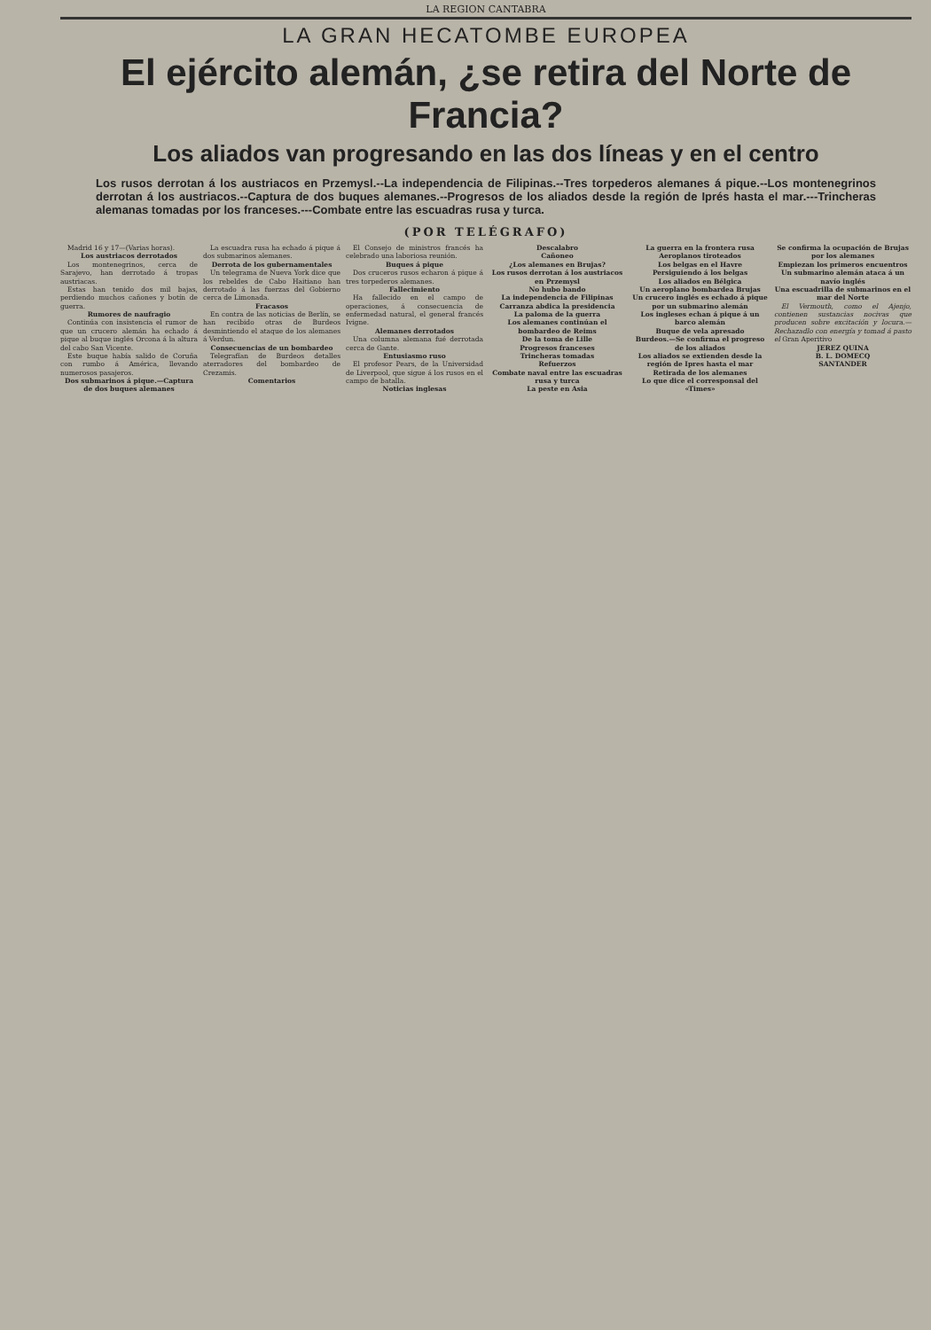LA REGION CANTABRA
LA GRAN HECATOMBE EUROPEA
El ejército alemán, ¿se retira del Norte de Francia?
Los aliados van progresando en las dos líneas y en el centro
Los rusos derrotan á los austriacos en Przemysl.--La independencia de Filipinas.--Tres torpederos alemanes á pique.--Los montenegrinos derrotan á los austriacos.--Captura de dos buques alemanes.--Progresos de los aliados desde la región de Iprés hasta el mar.---Trincheras alemanas tomadas por los franceses.---Combate entre las escuadras rusa y turca.
(POR TELÉGRAFO)
Madrid 16 y 17—(Varias horas).
Los austriacos derrotados
Los montenegrinos, cerca de Sarajevo, han derrotado á tropas austriacas.
Estas han tenido dos mil bajas, perdiendo muchos cañones y botín de guerra.
Rumores de naufragio
Continúa con insistencia el rumor de que un crucero alemán ha echado á pique al buque inglés Orcona á la altura del cabo San Vicente.
Este buque había salido de Coruña con rumbo á América, llevando numerosos pasajeros.
Dos submarinos á pique.—Captura de dos buques alemanes
La escuadra rusa ha echado á pique á dos submarinos alemanes.
Derrota de los gubernamentales
Un telegrama de Nueva York dice que los rebeldes de Cabo Haitiano han derrotado á las fuerzas del Gobierno cerca de Limonada.
Fracasos
En contra de las noticias de Berlín, se han recibido otras de Burdeos desmintiendo el ataque de los alemanes á Verdun.
Consecuencias de un bombardeo
Telegrafían de Burdeos detalles aterradores del bombardeo de Crezamis.
Comentarios
El Consejo de ministros francés ha celebrado una laboriosa reunión.
Buques á pique
Dos cruceros rusos echaron á pique á tres torpederos alemanes.
Fallecimiento
Ha fallecido en el campo de operaciones, á consecuencia de enfermedad natural, el general francés Ivigne.
Alemanes derrotados
Una columna alemana fué derrotada cerca de Gante.
Entusiasmo ruso
El profesor Pears, de la Universidad de Liverpool, que sigue á los rusos en el campo de batalla.
Noticias inglesas
Descalabro
Cañoneo
¿Los alemanes en Brujas?
Los rusos derrotan á los austriacos en Przemysl
No hubo bando
La independencia de Filipinas
Carranza abdica la presidencia
La paloma de la guerra
Los alemanes continúan el bombardeo de Reims
De la toma de Lille
Progresos franceses
Trincheras tomadas
Refuerzos
Combate naval entre las escuadras rusa y turca
La peste en Asia
La guerra en la frontera rusa
Aeroplanos tiroteados
Los belgas en el Havre
Persiguiendo á los belgas
Los aliados en Bélgica
Un aeroplano bombardea Brujas
Un crucero inglés es echado á pique por un submarino alemán
Los ingleses echan á pique á un barco alemán
Buque de vela apresado
Burdeos.—Se confirma el progreso de los aliados
Los aliados se extienden desde la región de Ipres hasta el mar
Retirada de los alemanes
Lo que dice el corresponsal del «Times»
Se confirma la ocupación de Brujas por los alemanes
Empiezan los primeros encuentros
Un submarino alemán ataca á un navío inglés
Una escuadrilla de submarinos en el mar del Norte
El Vermouth, como el Ajenjo, contienen sustancias nocivas que producen sobre excitación y locura.—Rechazadlo con energía y tomad á pasto el Gran Aperitivo
JEREZ QUINA
B. L. DOMECQ
SANTANDER